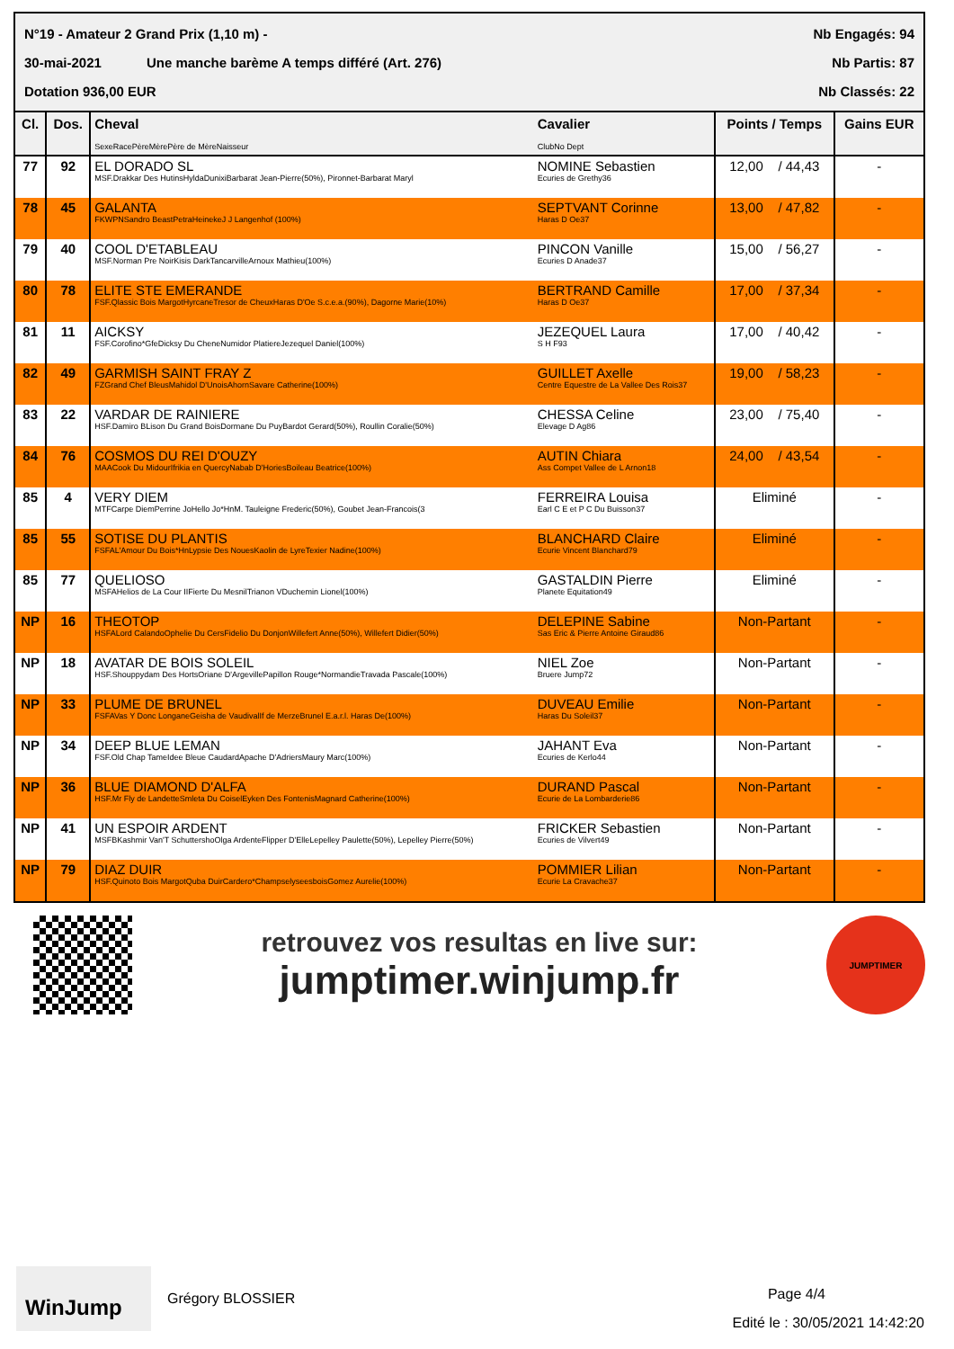N°19 - Amateur 2 Grand Prix (1,10 m) - Nb Engagés: 94
30-mai-2021 Une manche barème A temps différé (Art. 276) Nb Partis: 87
Dotation 936,00 EUR Nb Classés: 22
| Cl. | Dos. | Cheval SexeRacePèreMèrePère de MèreNaisseur | Cavalier ClubNo Dept | Points / Temps | Gains EUR |
| --- | --- | --- | --- | --- | --- |
| 77 | 92 | EL DORADO SL MSF.Drakkar Des HutinsHyldaDunixiBarbarat Jean-Pierre(50%), Pironnet-Barbarat Maryl | NOMINE Sebastien Ecuries de Grethy36 | 12,00 / 44,43 | - |
| 78 | 45 | GALANTA FKWPNSandro BeastPetraHeinekeJ J Langenhof (100%) | SEPTVANT Corinne Haras D Oe37 | 13,00 / 47,82 | - |
| 79 | 40 | COOL D'ETABLEAU MSF.Norman Pre NoirKisis DarkTancarvilleArnoux Mathieu(100%) | PINCON Vanille Ecuries D Anade37 | 15,00 / 56,27 | - |
| 80 | 78 | ELITE STE EMERANDE FSF.Qlassic Bois MargotHyrcaneTresor de CheuxHaras D'Oe S.c.e.a.(90%), Dagorne Marie(10%) | BERTRAND Camille Haras D Oe37 | 17,00 / 37,34 | - |
| 81 | 11 | AICKSY FSF.Corofino*GfeDicksy Du CheneNumidor PlatiereJezequel Daniel(100%) | JEZEQUEL Laura S H F93 | 17,00 / 40,42 | - |
| 82 | 49 | GARMISH SAINT FRAY Z FZGrand Chef BleusMahidol D'UnoisAhornSavare Catherine(100%) | GUILLET Axelle Centre Equestre de La Vallee Des Rois37 | 19,00 / 58,23 | - |
| 83 | 22 | VARDAR DE RAINIERE HSF.Damiro BLison Du Grand BoisDormane Du PuyBardot Gerard(50%), Roullin Coralie(50%) | CHESSA Celine Elevage D Ag86 | 23,00 / 75,40 | - |
| 84 | 76 | COSMOS DU REI D'OUZY MAACook Du MidourIfrikia en QuercyNabab D'HoriesBoileau Beatrice(100%) | AUTIN Chiara Ass Compet Vallee de L Arnon18 | 24,00 / 43,54 | - |
| 85 | 4 | VERY DIEM MTFCarpe DiemPerrine JoHello Jo*HnM. Tauleigne Frederic(50%), Goubet Jean-Francois(3 | FERREIRA Louisa Earl C E et P C Du Buisson37 | Eliminé | - |
| 85 | 55 | SOTISE DU PLANTIS FSFAL'Amour Du Bois*HnLypsie Des NouesKaolin de LyreTexier Nadine(100%) | BLANCHARD Claire Ecurie Vincent Blanchard79 | Eliminé | - |
| 85 | 77 | QUELIOSO MSFAHelios de La Cour IIFierte Du MesnilTrianon VDuchemin Lionel(100%) | GASTALDIN Pierre Planete Equitation49 | Eliminé | - |
| NP | 16 | THEOTOP HSFALord CalandoOphelie Du CersFidelio Du DonjonWillefert Anne(50%), Willefert Didier(50%) | DELEPINE Sabine Sas Eric & Pierre Antoine Giraud86 | Non-Partant | - |
| NP | 18 | AVATAR DE BOIS SOLEIL HSF.Shouppydam Des HortsOriane D'ArgevillePapillon Rouge*NormandieTravada Pascale(100%) | NIEL Zoe Bruere Jump72 | Non-Partant | - |
| NP | 33 | PLUME DE BRUNEL FSFAVas Y Donc LonganeGeisha de VaudivalIf de MerzeBrunel E.a.r.l. Haras De(100%) | DUVEAU Emilie Haras Du Soleil37 | Non-Partant | - |
| NP | 34 | DEEP BLUE LEMAN FSF.Old Chap TameIdee Bleue CaudardApache D'AdriersMaury Marc(100%) | JAHANT Eva Ecuries de Kerlo44 | Non-Partant | - |
| NP | 36 | BLUE DIAMOND D'ALFA HSF.Mr Fly de LandetteSmleta Du CoiselEyken Des FontenisMagnard Catherine(100%) | DURAND Pascal Ecurie de La Lombarderie86 | Non-Partant | - |
| NP | 41 | UN ESPOIR ARDENT MSFBKashmir Van'T SchuttershoOlga ArdenteFlipper D'ElleLepelley Paulette(50%), Lepelley Pierre(50%) | FRICKER Sebastien Ecuries de Vilvert49 | Non-Partant | - |
| NP | 79 | DIAZ DUIR HSF.Quinoto Bois MargotQuba DuirCardero*ChampselyseesboisGomez Aurelie(100%) | POMMIER Lilian Ecurie La Cravache37 | Non-Partant | - |
retrouvez vos resultas en live sur:
jumptimer.winjump.fr
JUMPTIMER
WinJump
Grégory BLOSSIER
Page 4/4
Edité le : 30/05/2021 14:42:20